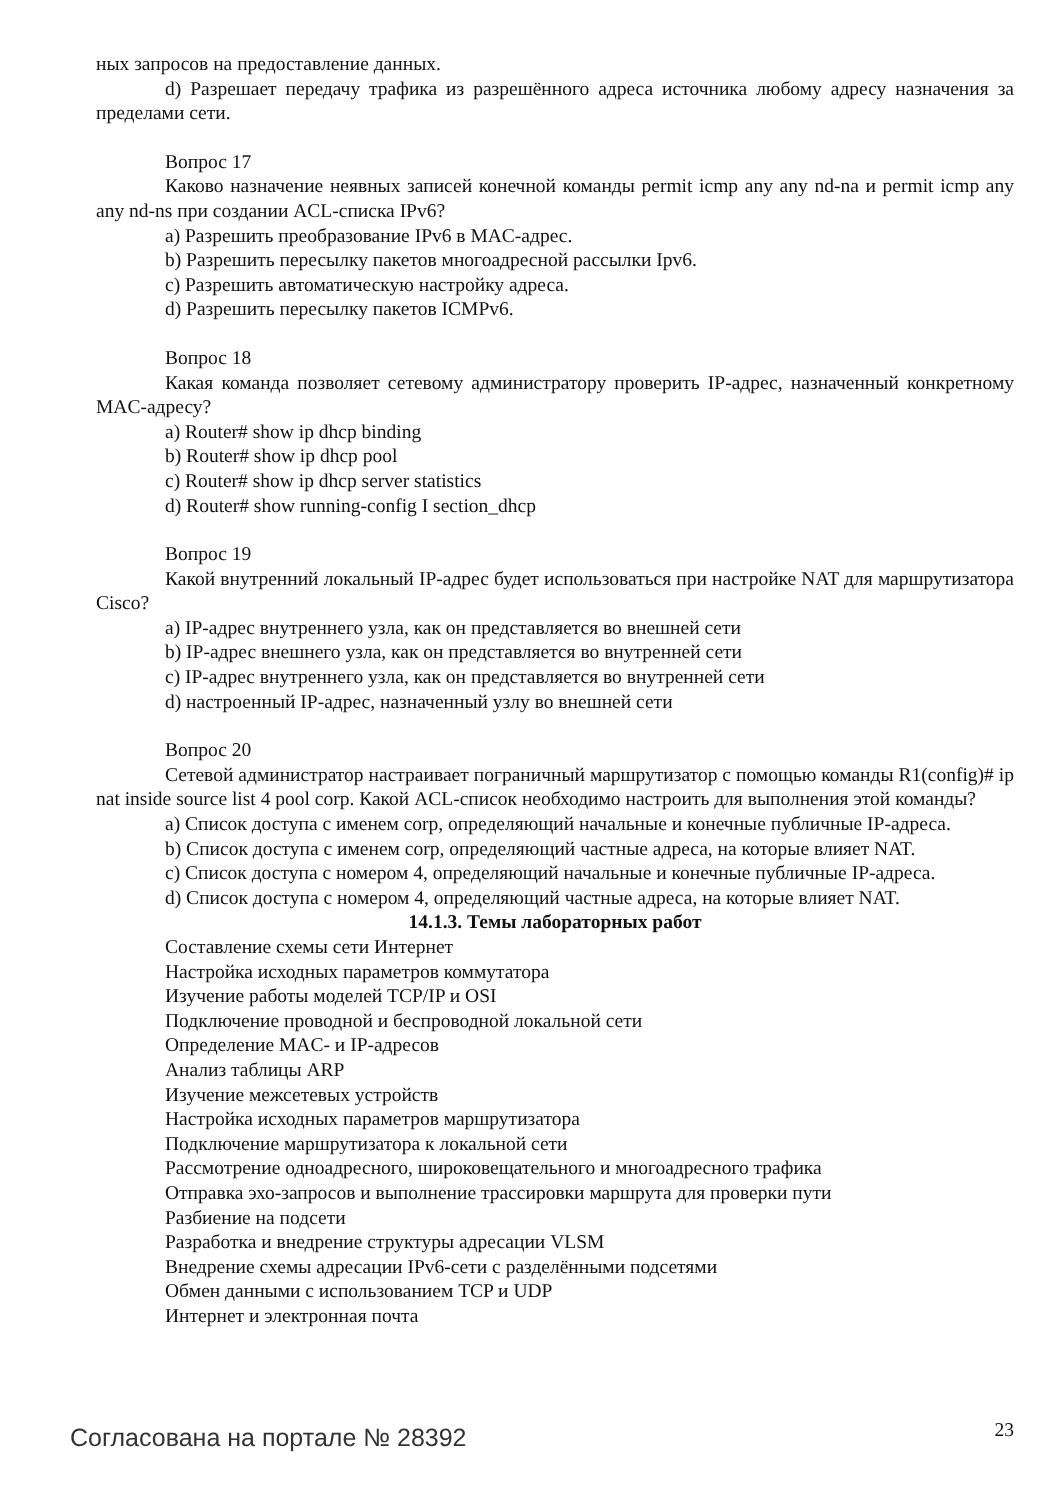ных запросов на предоставление данных.
d) Разрешает передачу трафика из разрешённого адреса источника любому адресу назначения за пределами сети.
Вопрос 17
Каково назначение неявных записей конечной команды permit icmp any any nd-na и permit icmp any any nd-ns при создании ACL-списка IPv6?
a) Разрешить преобразование IPv6 в MAC-адрес.
b) Разрешить пересылку пакетов многоадресной рассылки Ipv6.
c) Разрешить автоматическую настройку адреса.
d) Разрешить пересылку пакетов ICMPv6.
Вопрос 18
Какая команда позволяет сетевому администратору проверить IP-адрес, назначенный конкретному MAC-адресу?
a) Router# show ip dhcp binding
b) Router# show ip dhcp pool
c) Router# show ip dhcp server statistics
d) Router# show running-config I section_dhcp
Вопрос 19
Какой внутренний локальный IP-адрес будет использоваться при настройке NAT для маршрутизатора Cisco?
a) IP-адрес внутреннего узла, как он представляется во внешней сети
b) IP-адрес внешнего узла, как он представляется во внутренней сети
c) IP-адрес внутреннего узла, как он представляется во внутренней сети
d) настроенный IP-адрес, назначенный узлу во внешней сети
Вопрос 20
Сетевой администратор настраивает пограничный маршрутизатор с помощью команды R1(config)# ip nat inside source list 4 pool corp. Какой ACL-список необходимо настроить для выполнения этой команды?
a) Список доступа с именем corp, определяющий начальные и конечные публичные IP-адреса.
b) Список доступа с именем corp, определяющий частные адреса, на которые влияет NAT.
c) Список доступа с номером 4, определяющий начальные и конечные публичные IP-адреса.
d) Список доступа с номером 4, определяющий частные адреса, на которые влияет NAT.
14.1.3. Темы лабораторных работ
Составление схемы сети Интернет
Настройка исходных параметров коммутатора
Изучение работы моделей TCP/IP и OSI
Подключение проводной и беспроводной локальной сети
Определение MAC- и IP-адресов
Анализ таблицы ARP
Изучение межсетевых устройств
Настройка исходных параметров маршрутизатора
Подключение маршрутизатора к локальной сети
Рассмотрение одноадресного, широковещательного и многоадресного трафика
Отправка эхо-запросов и выполнение трассировки маршрута для проверки пути
Разбиение на подсети
Разработка и внедрение структуры адресации VLSM
Внедрение схемы адресации IPv6-сети с разделёнными подсетями
Обмен данными с использованием TCP и UDP
Интернет и электронная почта
Согласована на портале № 28392 23